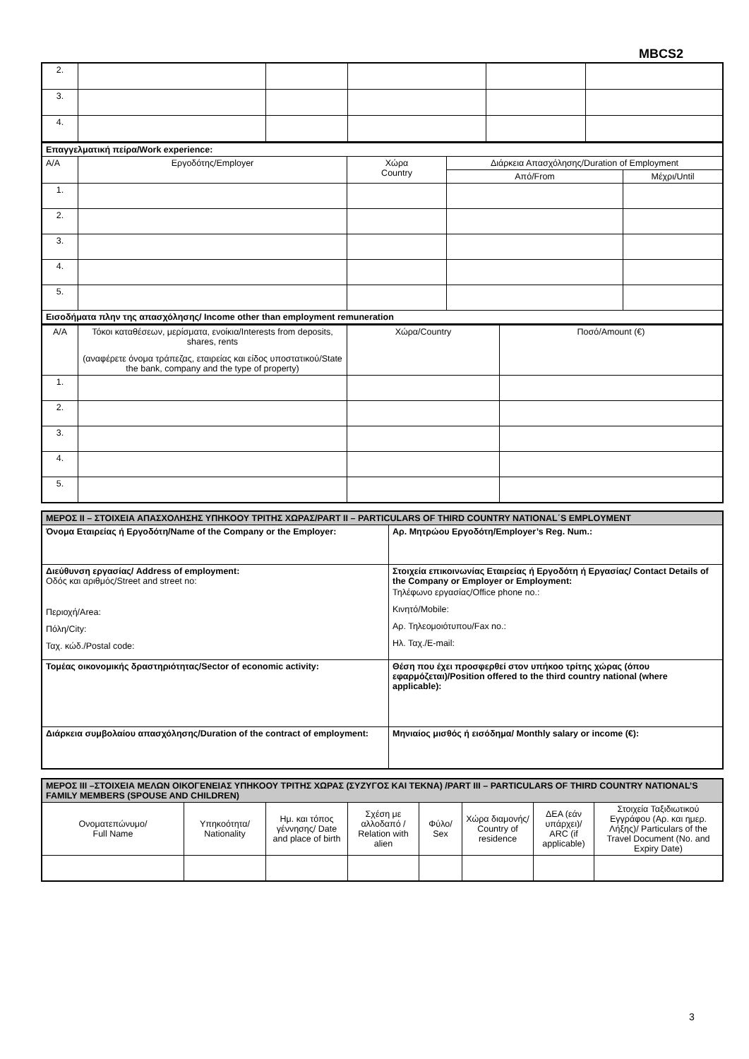MBCS2
| 2. | | | | | |
| 3. | | | | | |
| 4. | | | | | |
| Επαγγελματική πείρα/Work experience: | | | | |
| Α/Α | Εργοδότης/Employer | Χώρα Country | Διάρκεια Απασχόλησης/Duration of Employment | |
| | | | Από/From | Μέχρι/Until |
| 1. | | | | |
| 2. | | | | |
| 3. | | | | |
| 4. | | | | |
| 5. | | | | |
| Εισοδήματα πλην της απασχόλησης/ Income other than employment remuneration | | | | |
| Α/Α | Τόκοι καταθέσεων, μερίσματα, ενοίκια/Interests from deposits, shares, rents (αναφέρετε όνομα τράπεζας, εταιρείας και είδος υποστατικού/State the bank, company and the type of property) | Χώρα/Country | Ποσό/Amount (€) |
| 1. | | | |
| 2. | | | |
| 3. | | | |
| 4. | | | |
| 5. | | | |
| ΜΕΡΟΣ ΙΙ – ΣΤΟΙΧΕΙΑ ΑΠΑΣΧΟΛΗΣΗΣ ΥΠΗΚΟΟΥ ΤΡΙΤΗΣ ΧΩΡΑΣ/PART II – PARTICULARS OF THIRD COUNTRY NATIONAL΄S EMPLOYMENT | |
| Όνομα Εταιρείας ή Εργοδότη/Name of the Company or the Employer: | Αρ. Μητρώου Εργοδότη/Employer’s Reg. Num.: |
| Διεύθυνση εργασίας/ Address of employment: Οδός και αριθμός/Street and street no: Περιοχή/Area: Πόλη/City: Ταχ. κώδ./Postal code: | Στοιχεία επικοινωνίας Εταιρείας ή Εργοδότη ή Εργασίας/ Contact Details of the Company or Employer or Employment: Τηλέφωνο εργασίας/Office phone no.: Κινητό/Mobile: Αρ. Τηλεομοιότυπου/Fax no.: Ηλ. Ταχ./E-mail: |
| Τομέας οικονομικής δραστηριότητας/Sector of economic activity: | Θέση που έχει προσφερθεί στον υπήκοο τρίτης χώρας (όπου εφαρμόζεται)/Position offered to the third country national (where applicable): |
| Διάρκεια συμβολαίου απασχόλησης/Duration of the contract of employment: | Μηνιαίος μισθός ή εισόδημα/ Monthly salary or income (€): |
| ΜΕΡΟΣ ΙΙΙ –ΣΤΟΙΧΕΙΑ ΜΕΛΩΝ ΟΙΚΟΓΕΝΕΙΑΣ ΥΠΗΚΟΟΥ ΤΡΙΤΗΣ ΧΩΡΑΣ (ΣΥΖΥΓΟΣ ΚΑΙ ΤΕΚΝΑ) /PART III – PARTICULARS OF THIRD COUNTRY NATIONAL’S FAMILY MEMBERS (SPOUSE AND CHILDREN) | | | | | | | |
| Ονοματεπώνυμο/ Full Name | Υπηκοότητα/ Nationality | Ημ. και τόπος γέννησης/ Date and place of birth | Σχέση με αλλοδαπό / Relation with alien | Φύλο/ Sex | Χώρα διαμονής/ Country of residence | ΔΕΑ (εάν υπάρχει)/ ARC (if applicable) | Στοιχεία Ταξιδιωτικού Εγγράφου (Αρ. και ημερ. Λήξης)/ Particulars of the Travel Document (No. and Expiry Date) |
3